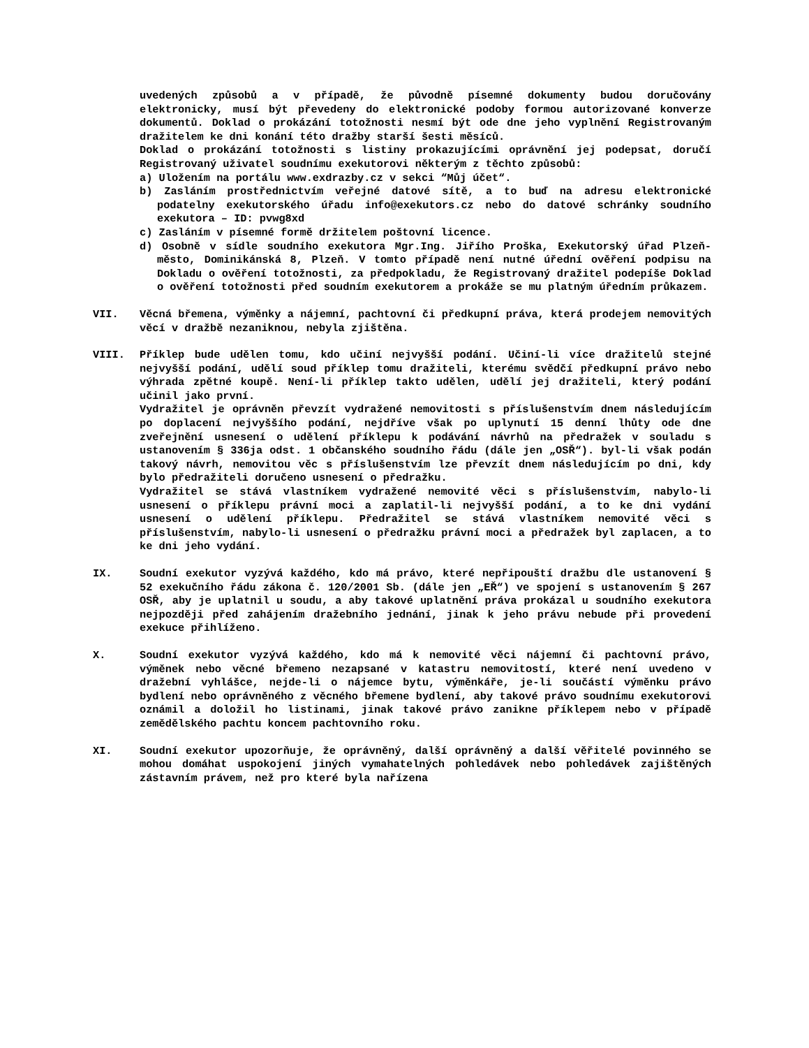uvedených způsobů a v případě, že původně písemné dokumenty budou doručovány elektronicky, musí být převedeny do elektronické podoby formou autorizované konverze dokumentů. Doklad o prokázání totožnosti nesmí být ode dne jeho vyplnění Registrovaným dražitelem ke dni konání této dražby starší šesti měsíců.
Doklad o prokázání totožnosti s listiny prokazujícími oprávnění jej podepsat, doručí Registrovaný uživatel soudnímu exekutorovi některým z těchto způsobů:
a) Uložením na portálu www.exdrazby.cz v sekci “Můj účet“.
b) Zasláním prostřednictvím veřejné datové sítě, a to buď na adresu elektronické podatelny exekutorského úřadu info@exekutors.cz nebo do datové schránky soudního exekutora – ID: pvwg8xd
c) Zasláním v písemné formě držitelem poštovní licence.
d) Osobně v sídle soudního exekutora Mgr.Ing. Jiřího Proška, Exekutorský úřad Plzeň-město, Dominikánská 8, Plzeň. V tomto případě není nutné úřední ověření podpisu na Dokladu o ověření totožnosti, za předpokladu, že Registrovaný dražitel podepíše Doklad o ověření totožnosti před soudním exekutorem a prokáže se mu platným úředním průkazem.
VII. Věcná břemena, výměnky a nájemní, pachtovní či předkupní práva, která prodejem nemovitých věcí v dražbě nezaniknou, nebyla zjištěna.
VIII. Příklep bude udělen tomu, kdo učiní nejvyšší podání. Učiní-li více dražitelů stejné nejvyšší podání, udělí soud příklep tomu dražiteli, kterému svědčí předkupní právo nebo výhrada zpětné koupě. Není-li příklep takto udělen, udělí jej dražiteli, který podání učinil jako první.
Vydražitel je oprávněn převzít vydražené nemovitosti s příslušenstvím dnem následujícím po doplacení nejvyššího podání, nejdříve však po uplynutí 15 denní lhůty ode dne zveřejnění usnesení o udělení příklepu k podávání návrhů na předražek v souladu s ustanovením § 336ja odst. 1 občanského soudního řádu (dále jen „OSŘ“). byl-li však podán takový návrh, nemovitou věc s příslušenstvím lze převzít dnem následujícím po dni, kdy bylo předražiteli doručeno usnesení o předražku.
Vydražitel se stává vlastníkem vydražené nemovité věci s příslušenstvím, nabylo-li usnesení o příklepu právní moci a zaplatil-li nejvyšší podání, a to ke dni vydání usnesení o udělení příklepu. Předražitel se stává vlastníkem nemovité věci s příslušenstvím, nabylo-li usnesení o předražku právní moci a předražek byl zaplacen, a to ke dni jeho vydání.
IX. Soudní exekutor vyzývá každého, kdo má právo, které nepřipouští dražbu dle ustanovení § 52 exekučního řádu zákona č. 120/2001 Sb. (dále jen „EŘ“) ve spojení s ustanovením § 267 OSŘ, aby je uplatnil u soudu, a aby takové uplatnění práva prokázal u soudního exekutora nejpozději před zahájením dražebního jednání, jinak k jeho právu nebude při provedení exekuce přihlíženo.
X. Soudní exekutor vyzývá každého, kdo má k nemovité věci nájemní či pachtovní právo, výměnek nebo věcné břemeno nezapsané v katastru nemovitostí, které není uvedeno v dražební vyhlášce, nejde-li o nájemce bytu, výměnkáře, je-li součástí výměnku právo bydlení nebo oprávněného z věcného břemene bydlení, aby takové právo soudnímu exekutorovi oznámil a doložil ho listinami, jinak takové právo zanikne příklepem nebo v případě zemědělského pachtu koncem pachtovního roku.
XI. Soudní exekutor upozorňuje, že oprávněný, další oprávněný a další věřitelé povinného se mohou domáhat uspokojení jiných vymahatelných pohledávek nebo pohledávek zajištěných zástavním právem, než pro které byla nařízena